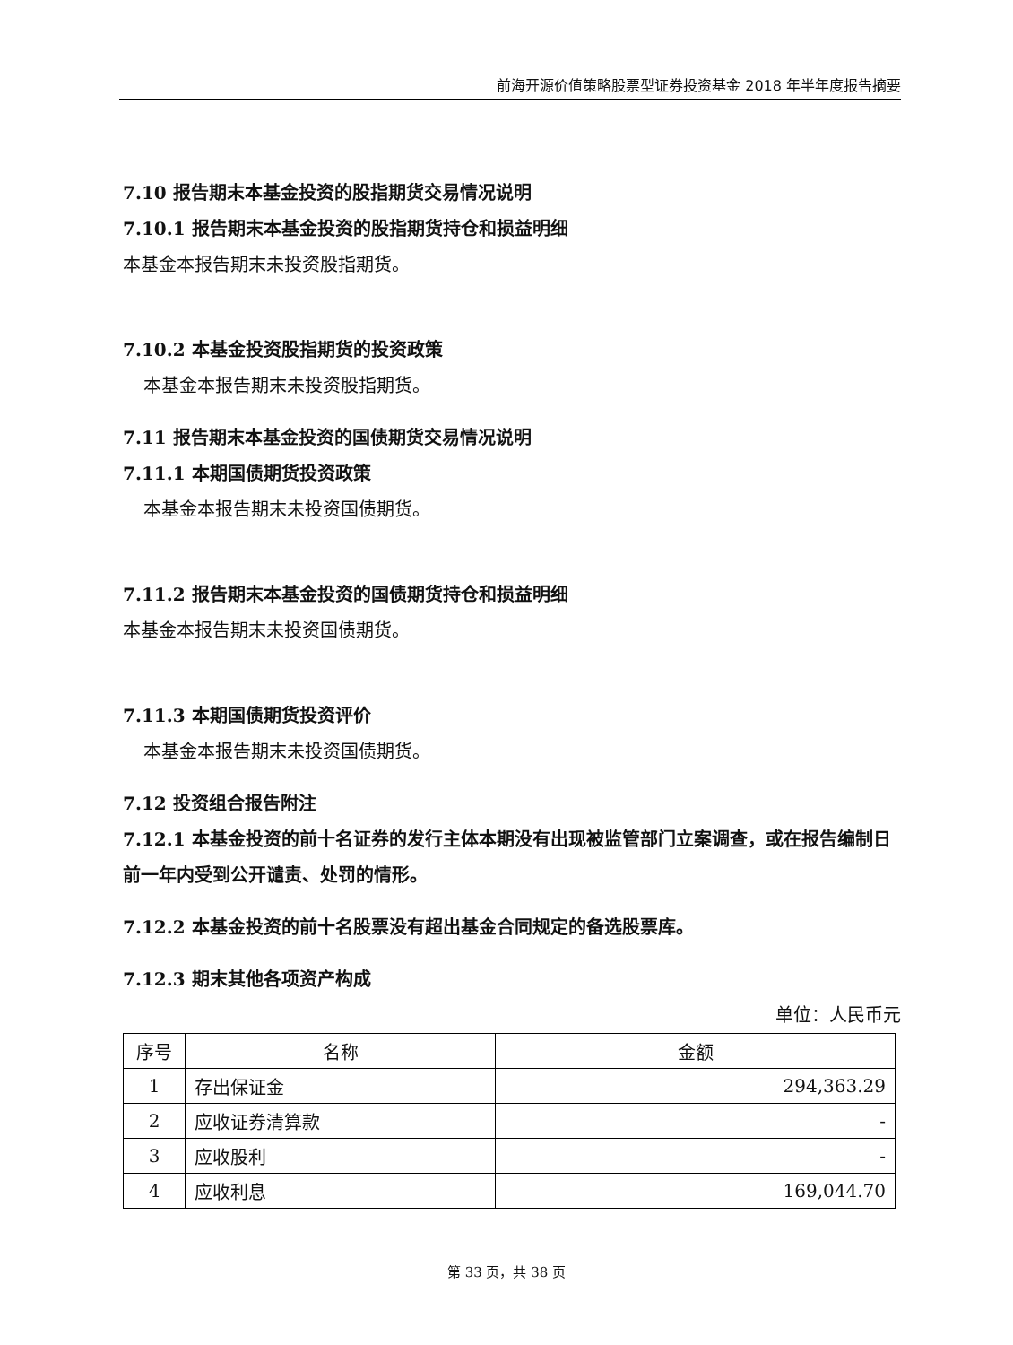前海开源价值策略股票型证券投资基金 2018 年半年度报告摘要
7.10 报告期末本基金投资的股指期货交易情况说明
7.10.1 报告期末本基金投资的股指期货持仓和损益明细
本基金本报告期末未投资股指期货。
7.10.2 本基金投资股指期货的投资政策
本基金本报告期末未投资股指期货。
7.11 报告期末本基金投资的国债期货交易情况说明
7.11.1 本期国债期货投资政策
本基金本报告期末未投资国债期货。
7.11.2 报告期末本基金投资的国债期货持仓和损益明细
本基金本报告期末未投资国债期货。
7.11.3 本期国债期货投资评价
本基金本报告期末未投资国债期货。
7.12 投资组合报告附注
7.12.1 本基金投资的前十名证券的发行主体本期没有出现被监管部门立案调查，或在报告编制日前一年内受到公开谴责、处罚的情形。
7.12.2 本基金投资的前十名股票没有超出基金合同规定的备选股票库。
7.12.3 期末其他各项资产构成
单位：人民币元
| 序号 | 名称 | 金额 |
| --- | --- | --- |
| 1 | 存出保证金 | 294,363.29 |
| 2 | 应收证券清算款 | - |
| 3 | 应收股利 | - |
| 4 | 应收利息 | 169,044.70 |
第 33 页，共 38 页